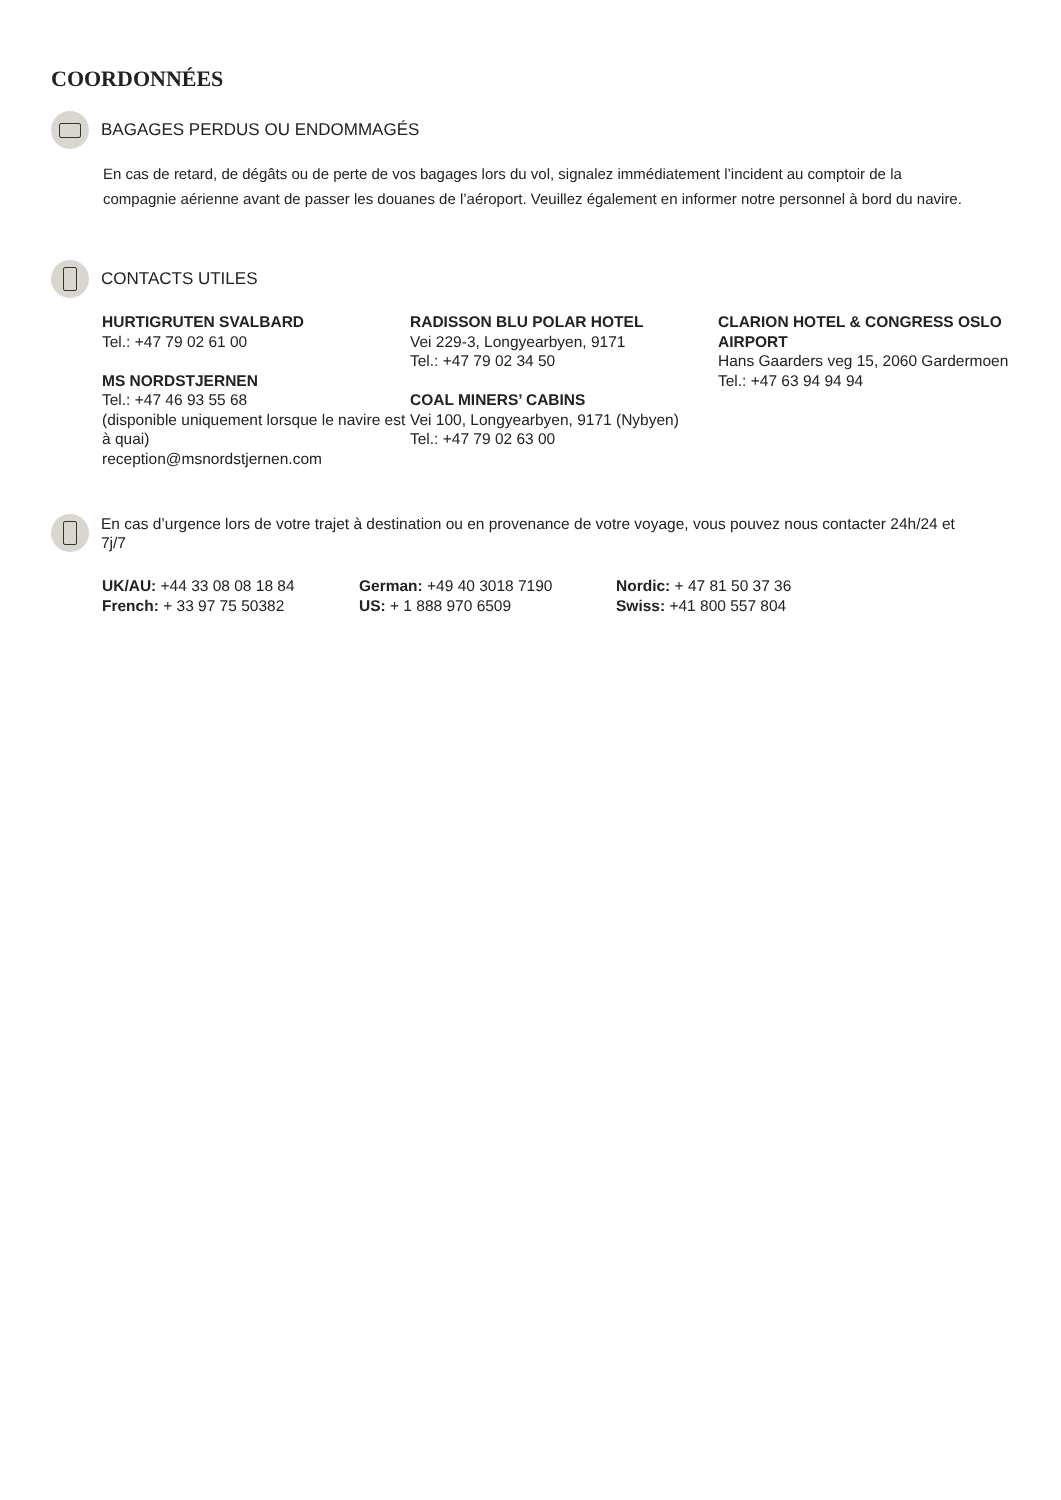COORDONNÉES
BAGAGES PERDUS OU ENDOMMAGÉS
En cas de retard, de dégâts ou de perte de vos bagages lors du vol, signalez immédiatement l’incident au comptoir de la compagnie aérienne avant de passer les douanes de l’aéroport. Veuillez également en informer notre personnel à bord du navire.
CONTACTS UTILES
HURTIGRUTEN SVALBARD
Tel.: +47 79 02 61 00
MS NORDSTJERNEN
Tel.: +47 46 93 55 68
(disponible uniquement lorsque le navire est à quai)
reception@msnordstjernen.com
RADISSON BLU POLAR HOTEL
Vei 229-3, Longyearbyen, 9171
Tel.: +47 79 02 34 50
COAL MINERS’ CABINS
Vei 100, Longyearbyen, 9171 (Nybyen)
Tel.: +47 79 02 63 00
CLARION HOTEL & CONGRESS OSLO AIRPORT
Hans Gaarders veg 15, 2060 Gardermoen
Tel.: +47 63 94 94 94
En cas d’urgence lors de votre trajet à destination ou en provenance de votre voyage, vous pouvez nous contacter 24h/24 et 7j/7
UK/AU: +44 33 08 08 18 84
French: + 33 97 75 50382
German: +49 40 3018 7190
US: + 1 888 970 6509
Nordic: + 47 81 50 37 36
Swiss: +41 800 557 804